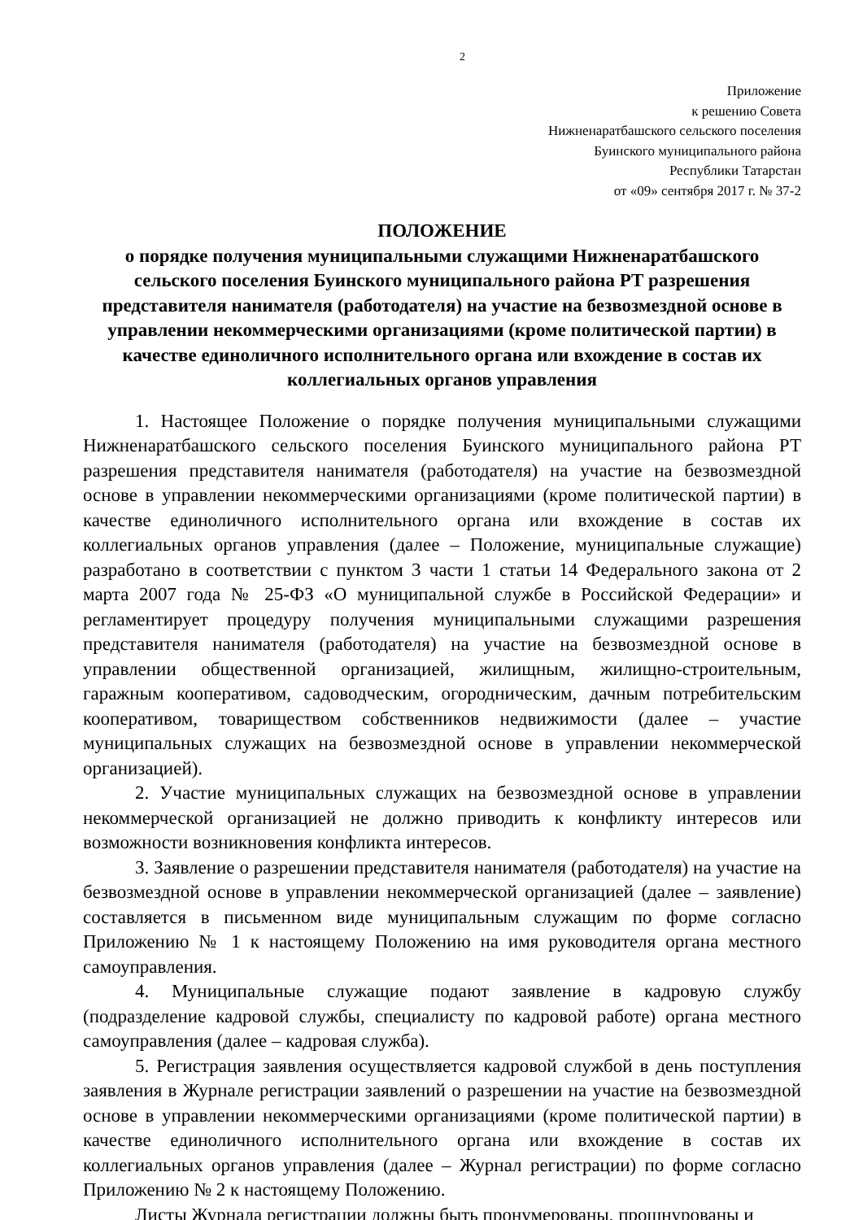2
Приложение
к решению Совета
Нижненаратбашского сельского поселения
Буинского муниципального района
Республики Татарстан
от «09» сентября 2017 г. № 37-2
ПОЛОЖЕНИЕ
о порядке получения муниципальными служащими Нижненаратбашского сельского поселения Буинского муниципального района РТ разрешения представителя нанимателя (работодателя) на участие на безвозмездной основе в управлении некоммерческими организациями (кроме политической партии) в качестве единоличного исполнительного органа или вхождение в состав их коллегиальных органов управления
1. Настоящее Положение о порядке получения муниципальными служащими Нижненаратбашского сельского поселения Буинского муниципального района РТ разрешения представителя нанимателя (работодателя) на участие на безвозмездной основе в управлении некоммерческими организациями (кроме политической партии) в качестве единоличного исполнительного органа или вхождение в состав их коллегиальных органов управления (далее – Положение, муниципальные служащие) разработано в соответствии с пунктом 3 части 1 статьи 14 Федерального закона от 2 марта 2007 года № 25-ФЗ «О муниципальной службе в Российской Федерации» и регламентирует процедуру получения муниципальными служащими разрешения представителя нанимателя (работодателя) на участие на безвозмездной основе в управлении общественной организацией, жилищным, жилищно-строительным, гаражным кооперативом, садоводческим, огородническим, дачным потребительским кооперативом, товариществом собственников недвижимости (далее – участие муниципальных служащих на безвозмездной основе в управлении некоммерческой организацией).
2. Участие муниципальных служащих на безвозмездной основе в управлении некоммерческой организацией не должно приводить к конфликту интересов или возможности возникновения конфликта интересов.
3. Заявление о разрешении представителя нанимателя (работодателя) на участие на безвозмездной основе в управлении некоммерческой организацией (далее – заявление) составляется в письменном виде муниципальным служащим по форме согласно Приложению № 1 к настоящему Положению на имя руководителя органа местного самоуправления.
4. Муниципальные служащие подают заявление в кадровую службу (подразделение кадровой службы, специалисту по кадровой работе) органа местного самоуправления (далее – кадровая служба).
5. Регистрация заявления осуществляется кадровой службой в день поступления заявления в Журнале регистрации заявлений о разрешении на участие на безвозмездной основе в управлении некоммерческими организациями (кроме политической партии) в качестве единоличного исполнительного органа или вхождение в состав их коллегиальных органов управления (далее – Журнал регистрации) по форме согласно Приложению № 2 к настоящему Положению.
Листы Журнала регистрации должны быть пронумерованы, прошнурованы и